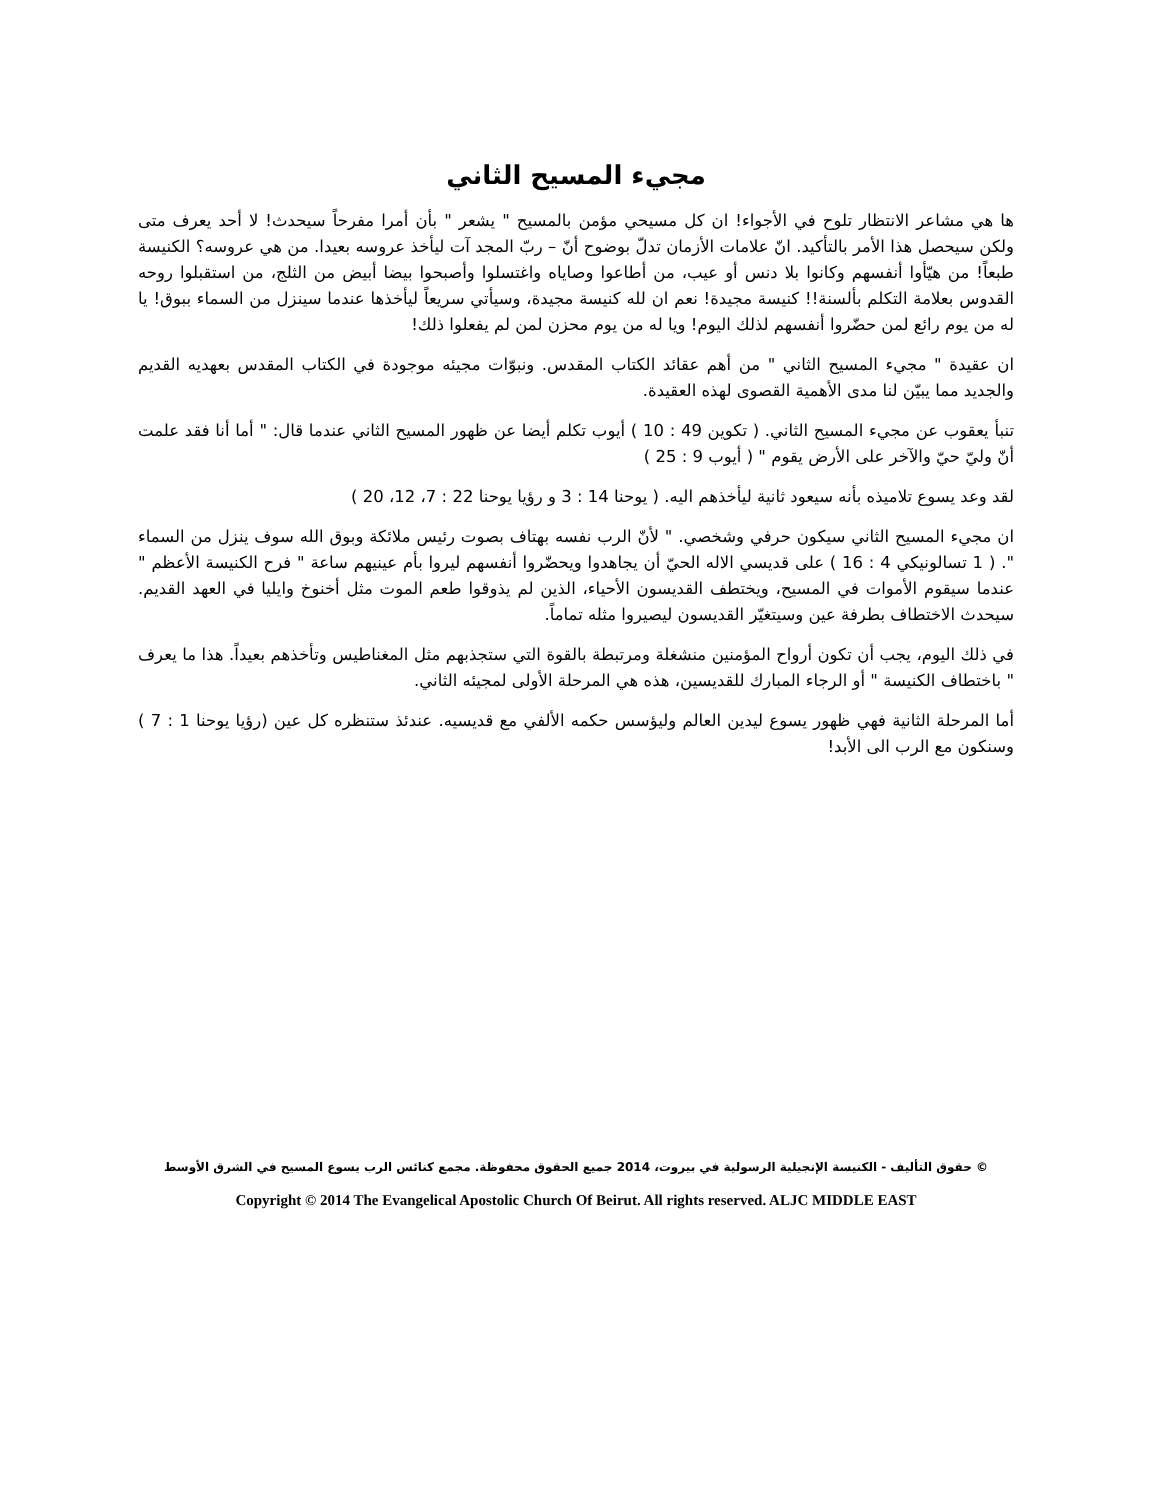مجيء المسيح الثاني
ها هي مشاعر الانتظار تلوح في الأجواء! ان كل مسيحي مؤمن بالمسيح " يشعر " بأن أمرا مفرحاً سيحدث! لا أحد يعرف متى ولكن سيحصل هذا الأمر بالتأكيد. انّ علامات الأزمان تدلّ بوضوح أنّ – ربّ المجد آت ليأخذ عروسه بعيدا. من هي عروسه؟ الكنيسة طبعاً! من هيّأوا أنفسهم وكانوا بلا دنس أو عيب، من أطاعوا وصاياه واغتسلوا وأصبحوا بيضا أبيض من الثلج، من استقبلوا روحه القدوس بعلامة التكلم بألسنة!! كنيسة مجيدة! نعم ان لله كنيسة مجيدة، وسيأتي سريعاً ليأخذها عندما سينزل من السماء ببوق! يا له من يوم رائع لمن حضّروا أنفسهم لذلك اليوم! ويا له من يوم محزن لمن لم يفعلوا ذلك!
ان عقيدة " مجيء المسيح الثاني " من أهم عقائد الكتاب المقدس. ونبوّات مجيئه موجودة في الكتاب المقدس بعهديه القديم والجديد مما يبيّن لنا مدى الأهمية القصوى لهذه العقيدة.
تنبأ يعقوب عن مجيء المسيح الثاني. ( تكوين 49 : 10 ) أيوب تكلم أيضا عن ظهور المسيح الثاني عندما قال: " أما أنا فقد علمت أنّ وليّ حيّ والآخر على الأرض يقوم " ( أيوب 9 : 25 )
لقد وعد يسوع تلاميذه بأنه سيعود ثانية ليأخذهم اليه. ( يوحنا 14 : 3 و رؤيا يوحنا 22 : 7، 12، 20 )
ان مجيء المسيح الثاني سيكون حرفي وشخصي. " لأنّ الرب نفسه بهتاف بصوت رئيس ملائكة وبوق الله سوف ينزل من السماء ". ( 1 تسالونيكي 4 : 16 ) على قديسي الاله الحيّ أن يجاهدوا ويحضّروا أنفسهم ليروا بأم عينيهم ساعة " فرح الكنيسة الأعظم " عندما سيقوم الأموات في المسيح، ويختطف القديسون الأحياء، الذين لم يذوقوا طعم الموت مثل أخنوخ وايليا في العهد القديم. سيحدث الاختطاف بطرفة عين وسيتغيّر القديسون ليصيروا مثله تماماً.
في ذلك اليوم، يجب أن تكون أرواح المؤمنين منشغلة ومرتبطة بالقوة التي ستجذبهم مثل المغناطيس وتأخذهم بعيداً. هذا ما يعرف " باختطاف الكنيسة " أو الرجاء المبارك للقديسين، هذه هي المرحلة الأولى لمجيئه الثاني.
أما المرحلة الثانية فهي ظهور يسوع ليدين العالم وليؤسس حكمه الألفي مع قديسيه. عندئذ ستنظره كل عين (رؤيا يوحنا 1 : 7 ) وسنكون مع الرب الى الأبد!
© حقوق التأليف - الكنيسة الإنجيلية الرسولية في بيروت، 2014 جميع الحقوق محفوظة. مجمع كنائس الرب يسوع المسيح في الشرق الأوسط
Copyright © 2014 The Evangelical Apostolic Church Of Beirut. All rights reserved. ALJC MIDDLE EAST